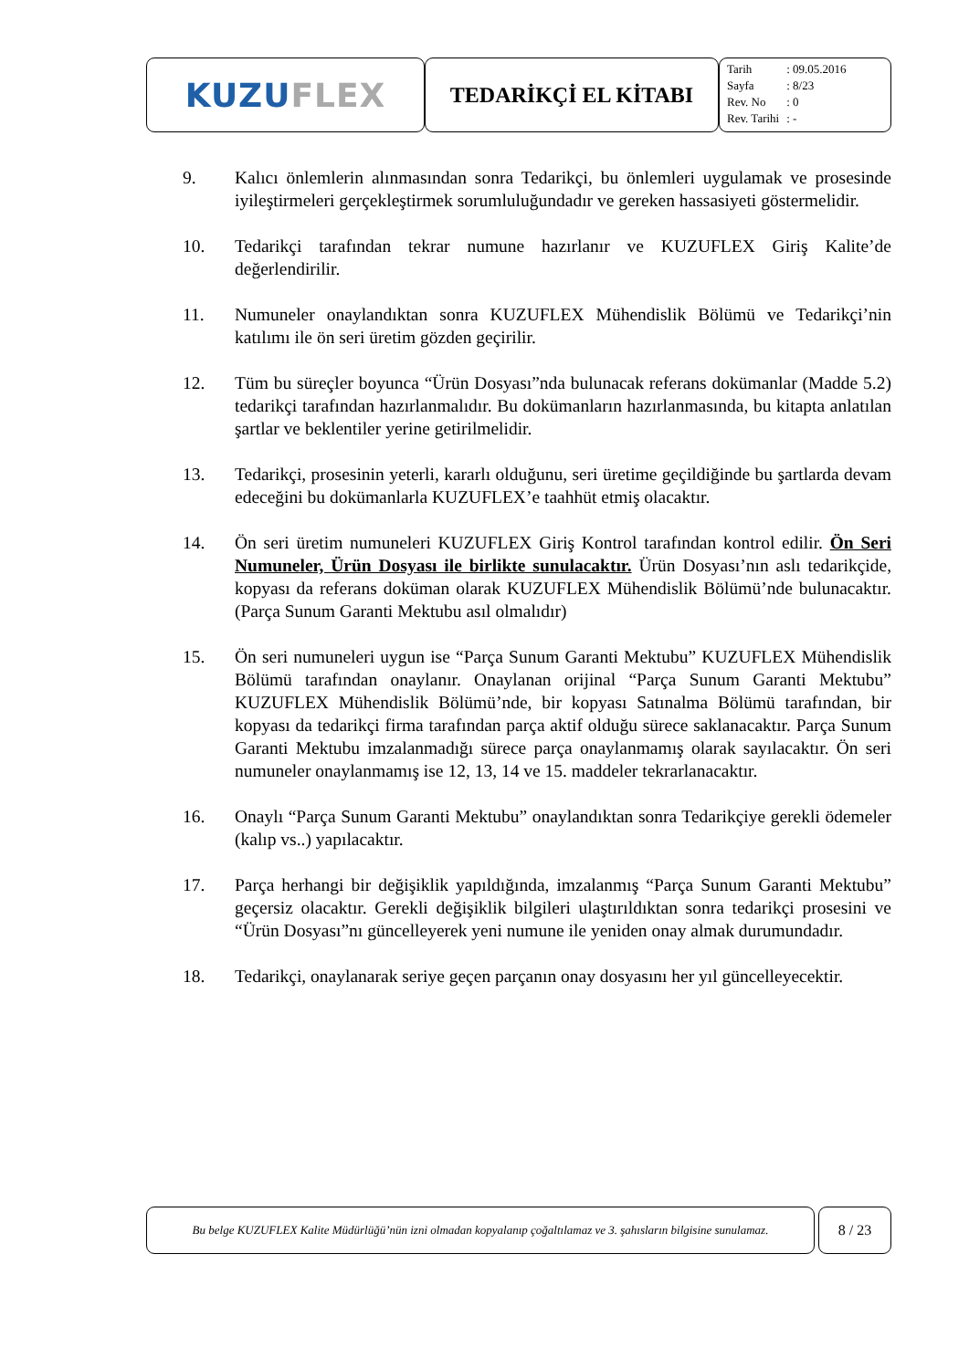KUZU FLEX
TEDARİKÇİ EL KİTABI
| Tarih | : 09.05.2016 |
| Sayfa | : 8/23 |
| Rev. No | : 0 |
| Rev. Tarihi | : - |
9. Kalıcı önlemlerin alınmasından sonra Tedarikçi, bu önlemleri uygulamak ve prosesinde iyileştirmeleri gerçekleştirmek sorumluluğundadır ve gereken hassasiyeti göstermelidir.
10. Tedarikçi tarafından tekrar numune hazırlanır ve KUZUFLEX Giriş Kalite’de değerlendirilir.
11. Numuneler onaylandıktan sonra KUZUFLEX Mühendislik Bölümü ve Tedarikçi’nin katılımı ile ön seri üretim gözden geçirilir.
12. Tüm bu süreçler boyunca “Ürün Dosyası”nda bulunacak referans dokümanlar (Madde 5.2) tedarikçi tarafından hazırlanmalıdır. Bu dokümanların hazırlanmasında, bu kitapta anlatılan şartlar ve beklentiler yerine getirilmelidir.
13. Tedarikçi, prosesinin yeterli, kararlı olduğunu, seri üretime geçildiğinde bu şartlarda devam edeceğini bu dokümanlarla KUZUFLEX’e taahhüt etmiş olacaktır.
14. Ön seri üretim numuneleri KUZUFLEX Giriş Kontrol tarafından kontrol edilir. Ön Seri Numuneler, Ürün Dosyası ile birlikte sunulacaktır. Ürün Dosyası’nın aslı tedarikçide, kopyası da referans doküman olarak KUZUFLEX Mühendislik Bölümü’nde bulunacaktır. (Parça Sunum Garanti Mektubu asıl olmalıdır)
15. Ön seri numuneleri uygun ise “Parça Sunum Garanti Mektubu” KUZUFLEX Mühendislik Bölümü tarafından onaylanır. Onaylanan orijinal “Parça Sunum Garanti Mektubu” KUZUFLEX Mühendislik Bölümü’nde, bir kopyası Satınalma Bölümü tarafından, bir kopyası da tedarikçi firma tarafından parça aktif olduğu sürece saklanacaktır. Parça Sunum Garanti Mektubu imzalanmadığı sürece parça onaylanmamış olarak sayılacaktır. Ön seri numuneler onaylanmamış ise 12, 13, 14 ve 15. maddeler tekrarlanacaktır.
16. Onaylı “Parça Sunum Garanti Mektubu” onaylandıktan sonra Tedarikçiye gerekli ödemeler (kalıp vs..) yapılacaktır.
17. Parça herhangi bir değişiklik yapıldığında, imzalanmış “Parça Sunum Garanti Mektubu” geçersiz olacaktır. Gerekli değişiklik bilgileri ulaştırıldıktan sonra tedarikçi prosesini ve “Ürün Dosyası”nı güncelleyerek yeni numune ile yeniden onay almak durumundadır.
18. Tedarikçi, onaylanarak seriye geçen parçanın onay dosyasını her yıl güncelleyecektir.
Bu belge KUZUFLEX Kalite Müdürlüğü’nün izni olmadan kopyalanıp çoğaltılamaz ve 3. şahısların bilgisine sunulamaz.
8 / 23